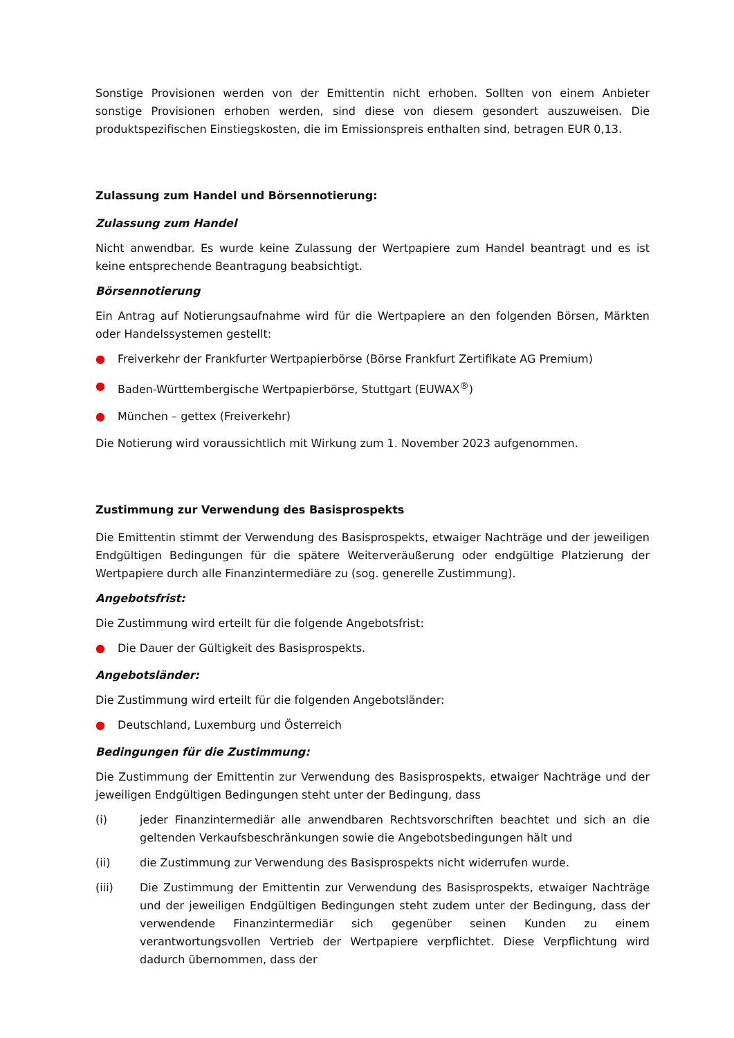Sonstige Provisionen werden von der Emittentin nicht erhoben. Sollten von einem Anbieter sonstige Provisionen erhoben werden, sind diese von diesem gesondert auszuweisen. Die produktspezifischen Einstiegskosten, die im Emissionspreis enthalten sind, betragen EUR 0,13.
Zulassung zum Handel und Börsennotierung:
Zulassung zum Handel
Nicht anwendbar. Es wurde keine Zulassung der Wertpapiere zum Handel beantragt und es ist keine entsprechende Beantragung beabsichtigt.
Börsennotierung
Ein Antrag auf Notierungsaufnahme wird für die Wertpapiere an den folgenden Börsen, Märkten oder Handelssystemen gestellt:
● Freiverkehr der Frankfurter Wertpapierbörse (Börse Frankfurt Zertifikate AG Premium)
● Baden-Württembergische Wertpapierbörse, Stuttgart (EUWAX<sup>®</sup>)
● München – gettex (Freiverkehr)
Die Notierung wird voraussichtlich mit Wirkung zum 1. November 2023 aufgenommen.
Zustimmung zur Verwendung des Basisprospekts
Die Emittentin stimmt der Verwendung des Basisprospekts, etwaiger Nachträge und der jeweiligen Endgültigen Bedingungen für die spätere Weiterveräußerung oder endgültige Platzierung der Wertpapiere durch alle Finanzintermediäre zu (sog. generelle Zustimmung).
Angebotsfrist:
Die Zustimmung wird erteilt für die folgende Angebotsfrist:
● Die Dauer der Gültigkeit des Basisprospekts.
Angebotsländer:
Die Zustimmung wird erteilt für die folgenden Angebotsländer:
● Deutschland, Luxemburg und Österreich
Bedingungen für die Zustimmung:
Die Zustimmung der Emittentin zur Verwendung des Basisprospekts, etwaiger Nachträge und der jeweiligen Endgültigen Bedingungen steht unter der Bedingung, dass
(i) jeder Finanzintermediär alle anwendbaren Rechtsvorschriften beachtet und sich an die geltenden Verkaufsbeschränkungen sowie die Angebotsbedingungen hält und
(ii) die Zustimmung zur Verwendung des Basisprospekts nicht widerrufen wurde.
(iii) Die Zustimmung der Emittentin zur Verwendung des Basisprospekts, etwaiger Nachträge und der jeweiligen Endgültigen Bedingungen steht zudem unter der Bedingung, dass der verwendende Finanzintermediär sich gegenüber seinen Kunden zu einem verantwortungsvollen Vertrieb der Wertpapiere verpflichtet. Diese Verpflichtung wird dadurch übernommen, dass der